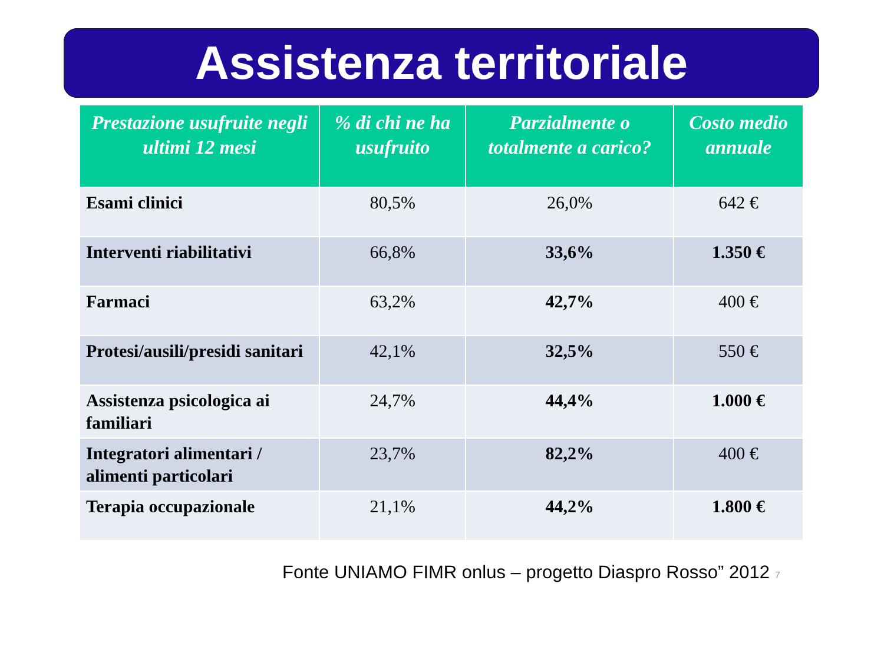Assistenza territoriale
| Prestazione usufruite negli ultimi 12 mesi | % di chi ne ha usufruito | Parzialmente o totalmente a carico? | Costo medio annuale |
| --- | --- | --- | --- |
| Esami clinici | 80,5% | 26,0% | 642 € |
| Interventi riabilitativi | 66,8% | 33,6% | 1.350 € |
| Farmaci | 63,2% | 42,7% | 400 € |
| Protesi/ausili/presidi sanitari | 42,1% | 32,5% | 550 € |
| Assistenza psicologica ai familiari | 24,7% | 44,4% | 1.000 € |
| Integratori alimentari / alimenti particolari | 23,7% | 82,2% | 400 € |
| Terapia occupazionale | 21,1% | 44,2% | 1.800 € |
Fonte UNIAMO FIMR onlus – progetto Diaspro Rosso” 2012 7